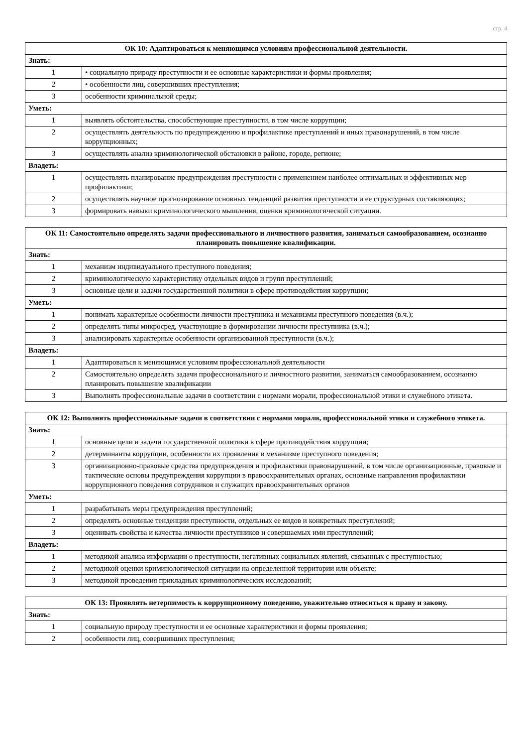стр. 4
| ОК 10: Адаптироваться к меняющимся условиям профессиональной деятельности. | |
| --- | --- |
| Знать: | |
| 1 | • социальную природу преступности и ее основные характеристики и формы проявления; |
| 2 | • особенности лиц, совершивших преступления; |
| 3 | особенности криминальной среды; |
| Уметь: | |
| 1 | выявлять обстоятельства, способствующие преступности, в том числе коррупции; |
| 2 | осуществлять деятельность по предупреждению и профилактике преступлений и иных правонарушений, в том числе коррупционных; |
| 3 | осуществлять анализ криминологической обстановки в районе, городе, регионе; |
| Владеть: | |
| 1 | осуществлять планирование предупреждения преступности с применением наиболее оптимальных и эффективных мер профилактики; |
| 2 | осуществлять научное прогнозирование основных тенденций развития преступности и ее структурных составляющих; |
| 3 | формировать навыки криминологического мышления, оценки криминологической ситуации. |
| ОК 11: Самостоятельно определять задачи профессионального и личностного развития, заниматься самообразованием, осознанно планировать повышение квалификации. | |
| --- | --- |
| Знать: | |
| 1 | механизм индивидуального преступного поведения; |
| 2 | криминологическую характеристику отдельных видов и групп преступлений; |
| 3 | основные цели и задачи государственной политики в сфере противодействия коррупции; |
| Уметь: | |
| 1 | понимать характерные особенности личности преступника и механизмы преступного поведения (в.ч.); |
| 2 | определять типы микросред, участвующие в формировании личности преступника (в.ч.); |
| 3 | анализировать характерные особенности организованной преступности (в.ч.); |
| Владеть: | |
| 1 | Адаптироваться к меняющимся условиям профессиональной деятельности |
| 2 | Самостоятельно определять задачи профессионального и личностного развития, заниматься самообразованием, осознанно планировать повышение квалификации |
| 3 | Выполнять профессиональные задачи в соответствии с нормами морали, профессиональной этики и служебного этикета. |
| ОК 12: Выполнять профессиональные задачи в соответствии с нормами морали, профессиональной этики и служебного этикета. | |
| --- | --- |
| Знать: | |
| 1 | основные цели и задачи государственной политики в сфере противодействия коррупции; |
| 2 | детерминанты коррупции, особенности их проявления в механизме преступного поведения; |
| 3 | организационно-правовые средства предупреждения и профилактики правонарушений, в том числе организационные, правовые и тактические основы предупреждения коррупции в правоохранительных органах, основные направления профилактики коррупционного поведения сотрудников и служащих правоохранительных органов |
| Уметь: | |
| 1 | разрабатывать меры предупреждения преступлений; |
| 2 | определять основные тенденции преступности, отдельных ее видов и конкретных преступлений; |
| 3 | оценивать свойства и качества личности преступников и совершаемых ими преступлений; |
| Владеть: | |
| 1 | методикой анализа информации о преступности, негативных социальных явлений, связанных с преступностью; |
| 2 | методикой оценки криминологической ситуации на определенной территории или объекте; |
| 3 | методикой проведения прикладных криминологических исследований; |
| ОК 13: Проявлять нетерпимость к коррупционному поведению, уважительно относиться к праву и закону. | |
| --- | --- |
| Знать: | |
| 1 | социальную природу преступности и ее основные характеристики и формы проявления; |
| 2 | особенности лиц, совершивших преступления; |